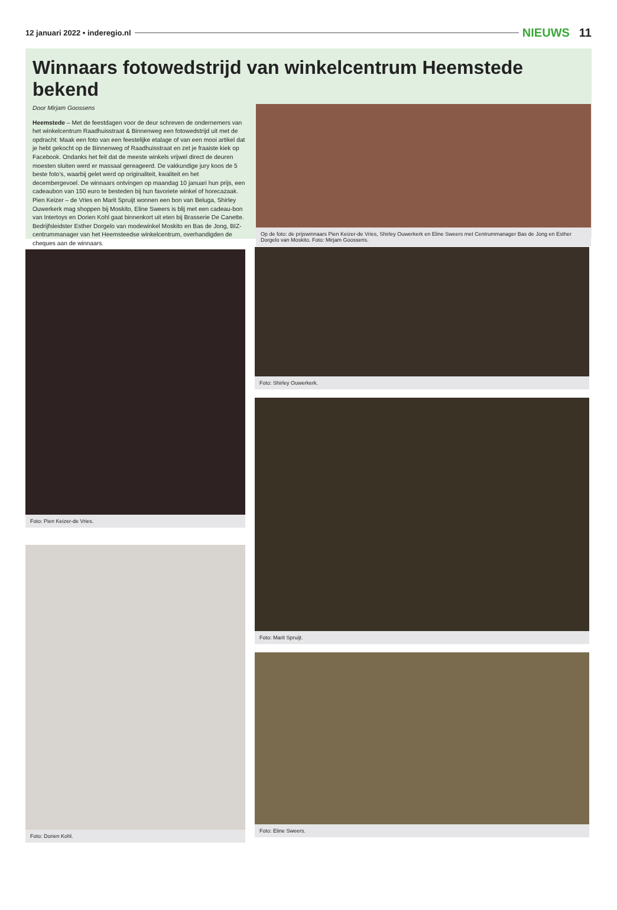12 januari 2022 • inderegio.nl NIEUWS 11
Winnaars fotowedstrijd van winkelcentrum Heemstede bekend
Door Mirjam Goossens
Heemstede – Met de feestdagen voor de deur schreven de ondernemers van het winkelcentrum Raadhuisstraat & Binnenweg een fotowedstrijd uit met de opdracht: Maak een foto van een feestelijke etalage of van een mooi artikel dat je hebt gekocht op de Binnenweg of Raadhuisstraat en zet je fraaiste kiek op Facebook. Ondanks het feit dat de meeste winkels vrijwel direct de deuren moesten sluiten werd er massaal gereageerd. De vakkundige jury koos de 5 beste foto’s, waarbij gelet werd op originaliteit, kwaliteit en het decembergevoel. De winnaars ontvingen op maandag 10 januari hun prijs, een cadeaubon van 150 euro te besteden bij hun favoriete winkel of horecazaak. Pien Keizer – de Vries en Marit Spruijt wonnen een bon van Beluga, Shirley Ouwerkerk mag shoppen bij Moskito, Eline Sweers is blij met een cadeau-bon van Intertoys en Dorien Kohl gaat binnenkort uit eten bij Brasserie De Canette. Bedrijfsleidster Esther Dorgelo van modewinkel Moskito en Bas de Jong, BIZ-centrummanager van het Heemsteedse winkelcentrum, overhandigden de cheques aan de winnaars.
Op de foto: de prijswinnaars Pien Keizer-de Vries, Shirley Ouwerkerk en Eline Sweers met Centrummanager Bas de Jong en Esther Dorgelo van Moskito. Foto: Mirjam Goossens.
Foto: Pien Keizer-de Vries.
Foto: Dorien Kohl.
Foto: Shirley Ouwerkerk.
Foto: Marit Spruijt.
Foto: Eline Sweers.